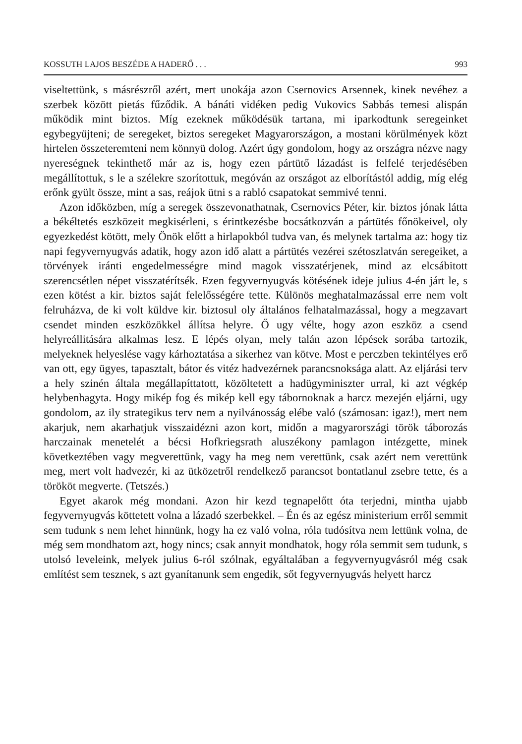KOSSUTH LAJOS BESZÉDE A HADERŐ . . . 993
viseltettünk, s másrészről azért, mert unokája azon Csernovics Arsennek, kinek nevéhez a szerbek között pietás fűződik. A bánáti vidéken pedig Vukovics Sabbás temesi alispán működik mint biztos. Míg ezeknek működésük tartana, mi iparkodtunk seregeinket egybegyüjteni; de seregeket, biztos seregeket Magyarországon, a mostani körülmények közt hirtelen összeteremteni nem könnyü dolog. Azért úgy gondolom, hogy az országra nézve nagy nyereségnek tekinthető már az is, hogy ezen pártütő lázadást is felfelé terjedésében megállítottuk, s le a szélekre szorítottuk, megóván az országot az elborítástól addig, míg elég erőnk gyült össze, mint a sas, reájok ütni s a rabló csapatokat semmivé tenni.
Azon időközben, míg a seregek összevonathatnak, Csernovics Péter, kir. biztos jónak látta a békéltetés eszközeit megkisérleni, s érintkezésbe bocsátkozván a pártütés főnökeivel, oly egyezkedést kötött, mely Önök előtt a hirlapokból tudva van, és melynek tartalma az: hogy tiz napi fegyvernyugvás adatik, hogy azon idő alatt a pártütés vezérei szétoszlatván seregeiket, a törvények iránti engedelmességre mind magok visszatérjenek, mind az elcsábitott szerencsétlen népet visszatérítsék. Ezen fegyvernyugvás kötésének ideje julius 4-én járt le, s ezen kötést a kir. biztos saját felelősségére tette. Különös meghatalmazással erre nem volt felruházva, de ki volt küldve kir. biztosul oly általános felhatalmazással, hogy a megzavart csendet minden eszközökkel állítsa helyre. Ő ugy vélte, hogy azon eszköz a csend helyreállitására alkalmas lesz. E lépés olyan, mely talán azon lépések sorába tartozik, melyeknek helyeslése vagy kárhoztatása a sikerhez van kötve. Most e perczben tekintélyes erő van ott, egy ügyes, tapasztalt, bátor és vitéz hadvezérnek parancsnoksága alatt. Az eljárási terv a hely szinén általa megállapíttatott, közöltetett a hadügyminiszter urral, ki azt végkép helybenhagyta. Hogy mikép fog és mikép kell egy tábornoknak a harcz mezején eljárni, ugy gondolom, az ily strategikus terv nem a nyilvánosság elébe való (számosan: igaz!), mert nem akarjuk, nem akarhatjuk visszaidézni azon kort, midőn a magyarországi török táborozás harczainak menetelét a bécsi Hofkriegsrath aluszékony pamlagon intézgette, minek következtében vagy megverettünk, vagy ha meg nem verettünk, csak azért nem verettünk meg, mert volt hadvezér, ki az ütközetről rendelkező parancsot bontatlanul zsebre tette, és a törököt megverte. (Tetszés.)
Egyet akarok még mondani. Azon hir kezd tegnapelőtt óta terjedni, mintha ujabb fegyvernyugvás köttetett volna a lázadó szerbekkel. – Én és az egész ministerium erről semmit sem tudunk s nem lehet hinnünk, hogy ha ez való volna, róla tudósítva nem lettünk volna, de még sem mondhatom azt, hogy nincs; csak annyit mondhatok, hogy róla semmit sem tudunk, s utolsó leveleink, melyek julius 6-ról szólnak, egyáltalában a fegyvernyugvásról még csak említést sem tesznek, s azt gyanítanunk sem engedik, sőt fegyvernyugvás helyett harcz